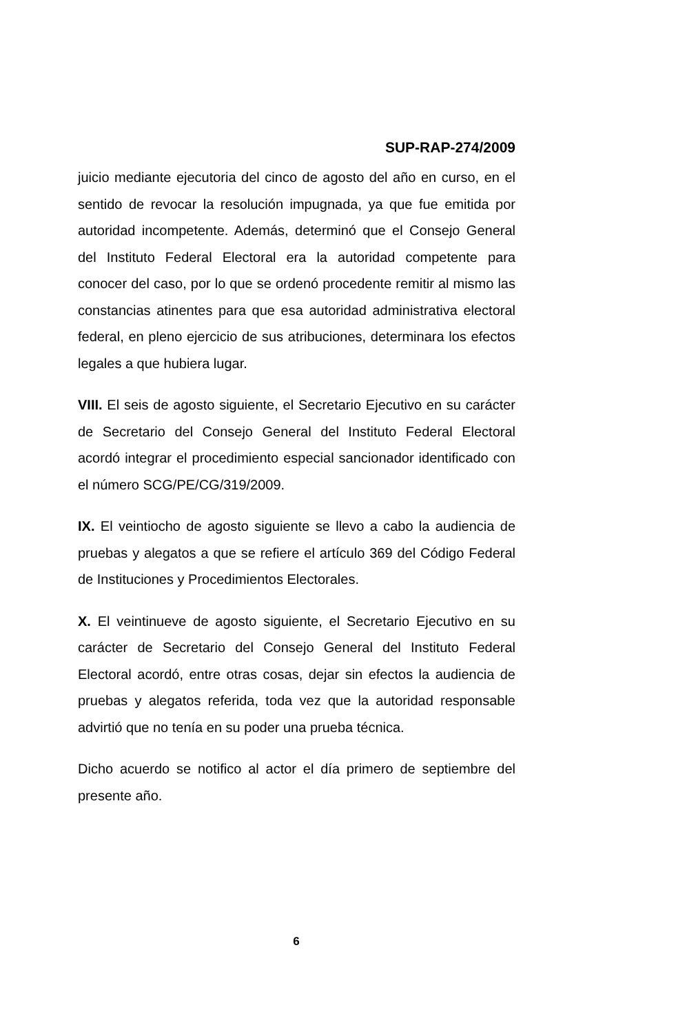SUP-RAP-274/2009
juicio mediante ejecutoria del cinco de agosto del año en curso, en el sentido de revocar la resolución impugnada, ya que fue emitida por autoridad incompetente. Además, determinó que el Consejo General del Instituto Federal Electoral era la autoridad competente para conocer del caso, por lo que se ordenó procedente remitir al mismo las constancias atinentes para que esa autoridad administrativa electoral federal, en pleno ejercicio de sus atribuciones, determinara los efectos legales a que hubiera lugar.
VIII. El seis de agosto siguiente, el Secretario Ejecutivo en su carácter de Secretario del Consejo General del Instituto Federal Electoral acordó integrar el procedimiento especial sancionador identificado con el número SCG/PE/CG/319/2009.
IX. El veintiocho de agosto siguiente se llevo a cabo la audiencia de pruebas y alegatos a que se refiere el artículo 369 del Código Federal de Instituciones y Procedimientos Electorales.
X. El veintinueve de agosto siguiente, el Secretario Ejecutivo en su carácter de Secretario del Consejo General del Instituto Federal Electoral acordó, entre otras cosas, dejar sin efectos la audiencia de pruebas y alegatos referida, toda vez que la autoridad responsable advirtió que no tenía en su poder una prueba técnica.
Dicho acuerdo se notifico al actor el día primero de septiembre del presente año.
6